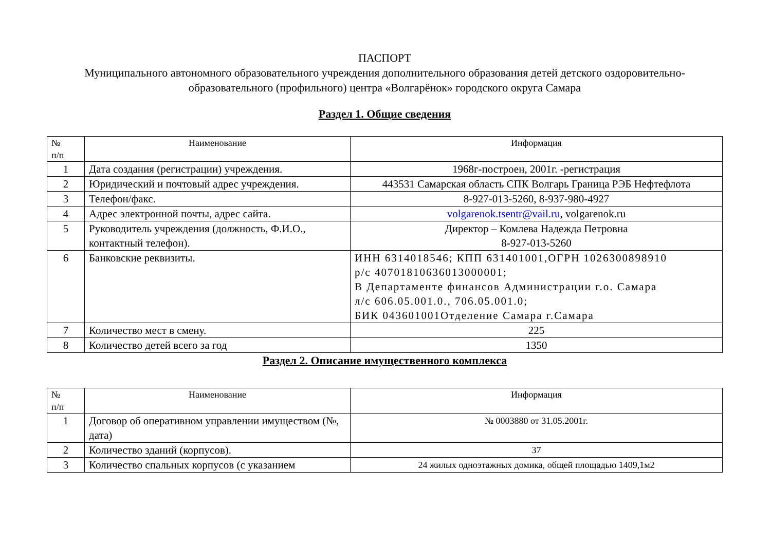ПАСПОРТ
Муниципального автономного образовательного учреждения дополнительного образования детей детского оздоровительно-образовательного (профильного) центра «Волгарёнок» городского округа Самара
Раздел 1. Общие сведения
| № п/п | Наименование | Информация |
| --- | --- | --- |
| 1 | Дата создания (регистрации) учреждения. | 1968г-построен, 2001г. -регистрация |
| 2 | Юридический и почтовый адрес учреждения. | 443531 Самарская область СПК Волгарь Граница РЭБ Нефтефлота |
| 3 | Телефон/факс. | 8-927-013-5260, 8-937-980-4927 |
| 4 | Адрес электронной почты, адрес сайта. | volgarenok.tsentr@vail.ru , volgarenok.ru |
| 5 | Руководитель учреждения (должность, Ф.И.О., контактный телефон). | Директор – Комлева Надежда Петровна 8-927-013-5260 |
| 6 | Банковские реквизиты. | ИНН 6314018546; КПП 631401001,ОГРН 1026300898910 р/с 40701810636013000001; В Департаменте финансов Администрации г.о. Самара л/с 606.05.001.0., 706.05.001.0; БИК 043601001Отделение Самара г.Самара |
| 7 | Количество мест в смену. | 225 |
| 8 | Количество детей всего за год | 1350 |
Раздел 2. Описание имущественного комплекса
| № п/п | Наименование | Информация |
| --- | --- | --- |
| 1 | Договор об оперативном управлении имуществом (№, дата) | № 0003880 от 31.05.2001г. |
| 2 | Количество зданий (корпусов). | 37 |
| 3 | Количество спальных корпусов (с указанием | 24 жилых одноэтажных домика, общей площадью 1409,1м2 |